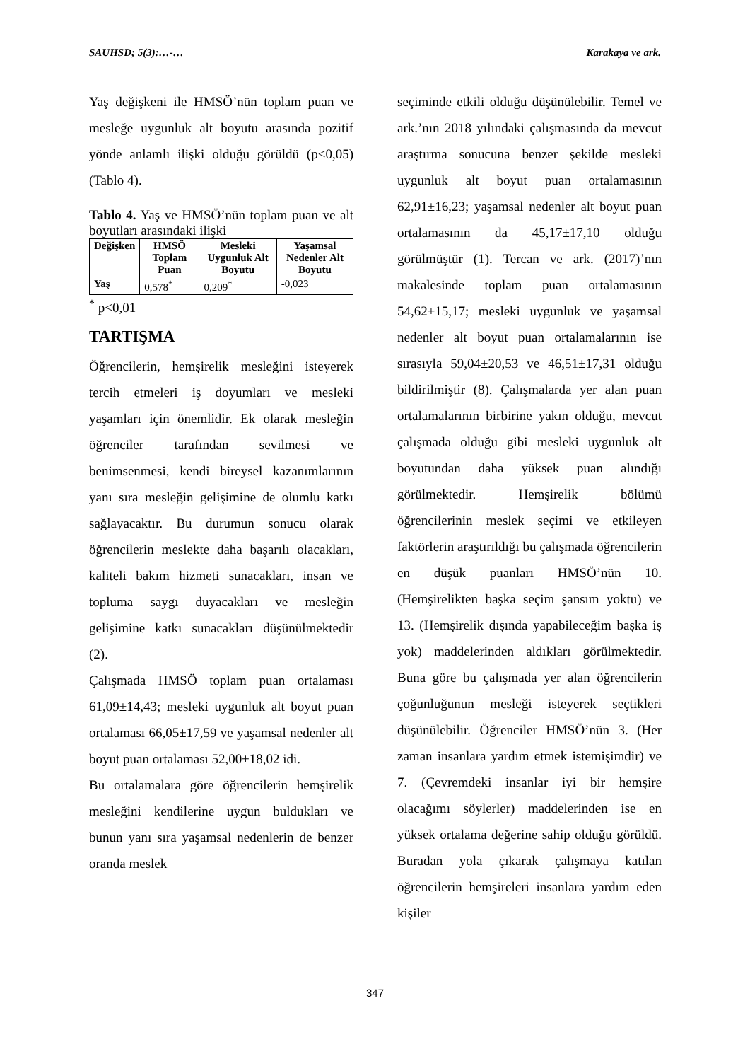SAUHSD; 5(3):…-… Karakaya ve ark.
Yaş değişkeni ile HMSÖ’nün toplam puan ve mesleğe uygunluk alt boyutu arasında pozitif yönde anlamlı ilişki olduğu görüldü (p<0,05) (Tablo 4).
Tablo 4. Yaş ve HMSÖ’nün toplam puan ve alt boyutları arasındaki ilişki
| Değişken | HMSÖ Toplam Puan | Mesleki Uygunluk Alt Boyutu | Yaşamsal Nedenler Alt Boyutu |
| --- | --- | --- | --- |
| Yaş | 0,578<sup>*</sup> | 0,209<sup>*</sup> | -0,023 |
<sup>*</sup> p<0,01
TARTIŞMA
Öğrencilerin, hemşirelik mesleğini isteyerek tercih etmeleri iş doyumları ve mesleki yaşamları için önemlidir. Ek olarak mesleğin öğrenciler tarafından sevilmesi ve benimsenmesi, kendi bireysel kazanımlarının yanı sıra mesleğin gelişimine de olumlu katkı sağlayacaktır. Bu durumun sonucu olarak öğrencilerin meslekte daha başarılı olacakları, kaliteli bakım hizmeti sunacakları, insan ve topluma saygı duyacakları ve mesleğin gelişimine katkı sunacakları düşünülmektedir (2).
Çalışmada HMSÖ toplam puan ortalaması 61,09±14,43; mesleki uygunluk alt boyut puan ortalaması 66,05±17,59 ve yaşamsal nedenler alt boyut puan ortalaması 52,00±18,02 idi.
Bu ortalamalara göre öğrencilerin hemşirelik mesleğini kendilerine uygun buldukları ve bunun yanı sıra yaşamsal nedenlerin de benzer oranda meslek
seçiminde etkili olduğu düşünülebilir. Temel ve ark.’nın 2018 yılındaki çalışmasında da mevcut araştırma sonucuna benzer şekilde mesleki uygunluk alt boyut puan ortalamasının 62,91±16,23; yaşamsal nedenler alt boyut puan ortalamasının da 45,17±17,10 olduğu görülmüştür (1). Tercan ve ark. (2017)’nın makalesinde toplam puan ortalamasının 54,62±15,17; mesleki uygunluk ve yaşamsal nedenler alt boyut puan ortalamalarının ise sırasıyla 59,04±20,53 ve 46,51±17,31 olduğu bildirilmiştir (8). Çalışmalarda yer alan puan ortalamalarının birbirine yakın olduğu, mevcut çalışmada olduğu gibi mesleki uygunluk alt boyutundan daha yüksek puan alındığı görülmektedir. Hemşirelik bölümü öğrencilerinin meslek seçimi ve etkileyen faktörlerin araştırıldığı bu çalışmada öğrencilerin en düşük puanları HMSÖ’nün 10. (Hemşirelikten başka seçim şansım yoktu) ve 13. (Hemşirelik dışında yapabileceğim başka iş yok) maddelerinden aldıkları görülmektedir. Buna göre bu çalışmada yer alan öğrencilerin çoğunluğunun mesleği isteyerek seçtikleri düşünülebilir. Öğrenciler HMSÖ’nün 3. (Her zaman insanlara yardım etmek istemişimdir) ve 7. (Çevremdeki insanlar iyi bir hemşire olacağımı söylerler) maddelerinden ise en yüksek ortalama değerine sahip olduğu görüldü. Buradan yola çıkarak çalışmaya katılan öğrencilerin hemşireleri insanlara yardım eden kişiler
347